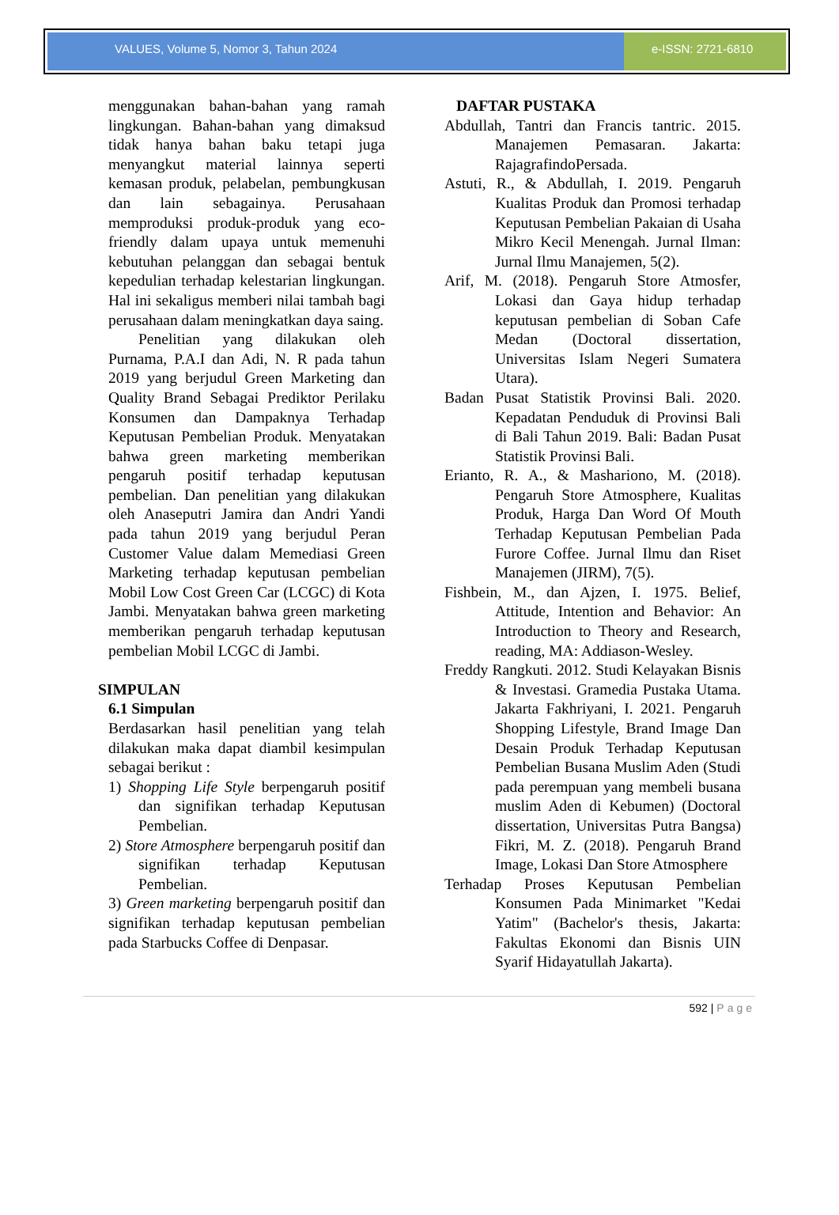VALUES, Volume 5, Nomor 3, Tahun 2024
e-ISSN: 2721-6810
menggunakan bahan-bahan yang ramah lingkungan. Bahan-bahan yang dimaksud tidak hanya bahan baku tetapi juga menyangkut material lainnya seperti kemasan produk, pelabelan, pembungkusan dan lain sebagainya. Perusahaan memproduksi produk-produk yang eco-friendly dalam upaya untuk memenuhi kebutuhan pelanggan dan sebagai bentuk kepedulian terhadap kelestarian lingkungan. Hal ini sekaligus memberi nilai tambah bagi perusahaan dalam meningkatkan daya saing.
Penelitian yang dilakukan oleh Purnama, P.A.I dan Adi, N. R pada tahun 2019 yang berjudul Green Marketing dan Quality Brand Sebagai Prediktor Perilaku Konsumen dan Dampaknya Terhadap Keputusan Pembelian Produk. Menyatakan bahwa green marketing memberikan pengaruh positif terhadap keputusan pembelian. Dan penelitian yang dilakukan oleh Anaseputri Jamira dan Andri Yandi pada tahun 2019 yang berjudul Peran Customer Value dalam Memediasi Green Marketing terhadap keputusan pembelian Mobil Low Cost Green Car (LCGC) di Kota Jambi. Menyatakan bahwa green marketing memberikan pengaruh terhadap keputusan pembelian Mobil LCGC di Jambi.
SIMPULAN
6.1 Simpulan
Berdasarkan hasil penelitian yang telah dilakukan maka dapat diambil kesimpulan sebagai berikut :
1) Shopping Life Style berpengaruh positif dan signifikan terhadap Keputusan Pembelian.
2) Store Atmosphere berpengaruh positif dan signifikan terhadap Keputusan Pembelian.
3) Green marketing berpengaruh positif dan signifikan terhadap keputusan pembelian pada Starbucks Coffee di Denpasar.
DAFTAR PUSTAKA
Abdullah, Tantri dan Francis tantric. 2015. Manajemen Pemasaran. Jakarta: RajagrafindoPersada.
Astuti, R., & Abdullah, I. 2019. Pengaruh Kualitas Produk dan Promosi terhadap Keputusan Pembelian Pakaian di Usaha Mikro Kecil Menengah. Jurnal Ilman: Jurnal Ilmu Manajemen, 5(2).
Arif, M. (2018). Pengaruh Store Atmosfer, Lokasi dan Gaya hidup terhadap keputusan pembelian di Soban Cafe Medan (Doctoral dissertation, Universitas Islam Negeri Sumatera Utara).
Badan Pusat Statistik Provinsi Bali. 2020. Kepadatan Penduduk di Provinsi Bali di Bali Tahun 2019. Bali: Badan Pusat Statistik Provinsi Bali.
Erianto, R. A., & Mashariono, M. (2018). Pengaruh Store Atmosphere, Kualitas Produk, Harga Dan Word Of Mouth Terhadap Keputusan Pembelian Pada Furore Coffee. Jurnal Ilmu dan Riset Manajemen (JIRM), 7(5).
Fishbein, M., dan Ajzen, I. 1975. Belief, Attitude, Intention and Behavior: An Introduction to Theory and Research, reading, MA: Addiason-Wesley.
Freddy Rangkuti. 2012. Studi Kelayakan Bisnis & Investasi. Gramedia Pustaka Utama. Jakarta Fakhriyani, I. 2021. Pengaruh Shopping Lifestyle, Brand Image Dan Desain Produk Terhadap Keputusan Pembelian Busana Muslim Aden (Studi pada perempuan yang membeli busana muslim Aden di Kebumen) (Doctoral dissertation, Universitas Putra Bangsa) Fikri, M. Z. (2018). Pengaruh Brand Image, Lokasi Dan Store Atmosphere
Terhadap Proses Keputusan Pembelian Konsumen Pada Minimarket "Kedai Yatim" (Bachelor's thesis, Jakarta: Fakultas Ekonomi dan Bisnis UIN Syarif Hidayatullah Jakarta).
592 | Page